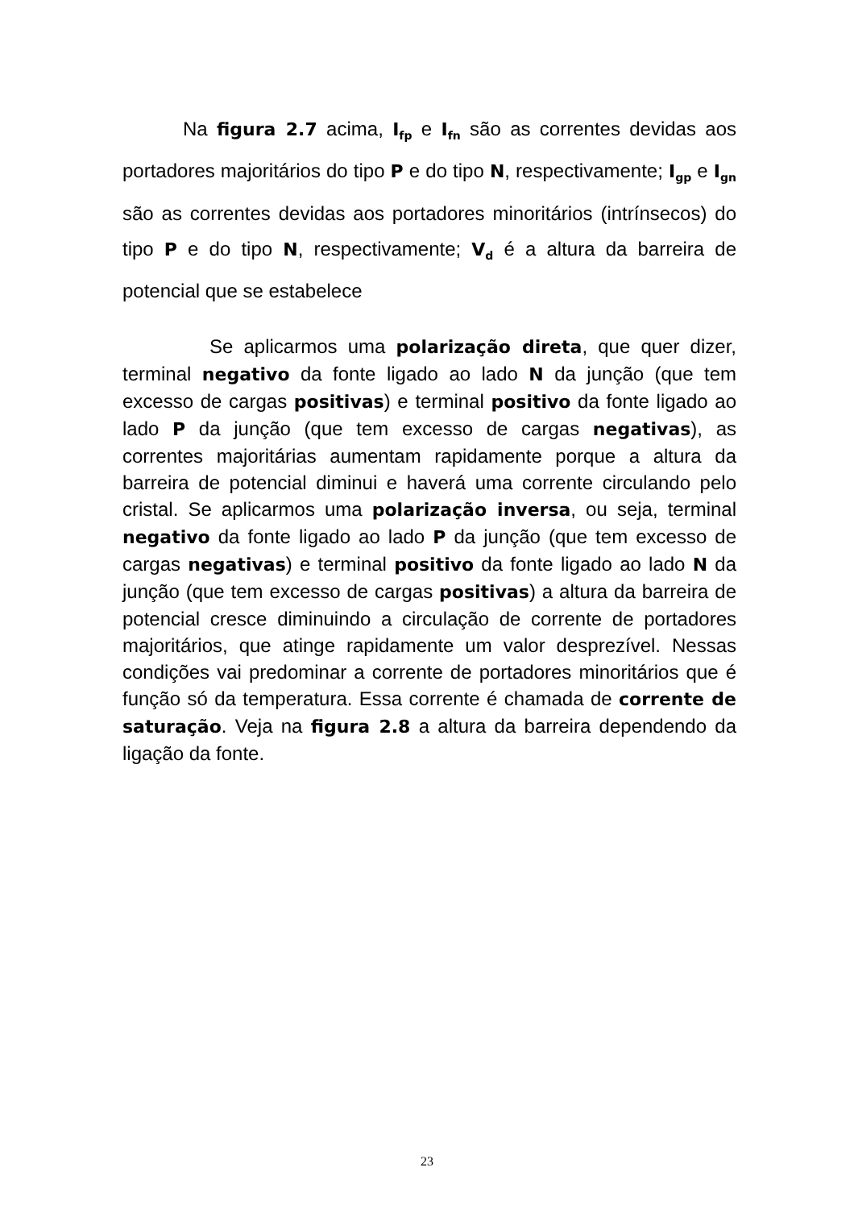Na figura 2.7 acima, I<sub>fp</sub> e I<sub>fn</sub> são as correntes devidas aos portadores majoritários do tipo P e do tipo N, respectivamente; I<sub>gp</sub> e I<sub>gn</sub> são as correntes devidas aos portadores minoritários (intrínsecos) do tipo P e do tipo N, respectivamente; V<sub>d</sub> é a altura da barreira de potencial que se estabelece
Se aplicarmos uma polarização direta, que quer dizer, terminal negativo da fonte ligado ao lado N da junção (que tem excesso de cargas positivas) e terminal positivo da fonte ligado ao lado P da junção (que tem excesso de cargas negativas), as correntes majoritárias aumentam rapidamente porque a altura da barreira de potencial diminui e haverá uma corrente circulando pelo cristal. Se aplicarmos uma polarização inversa, ou seja, terminal negativo da fonte ligado ao lado P da junção (que tem excesso de cargas negativas) e terminal positivo da fonte ligado ao lado N da junção (que tem excesso de cargas positivas) a altura da barreira de potencial cresce diminuindo a circulação de corrente de portadores majoritários, que atinge rapidamente um valor desprezível. Nessas condições vai predominar a corrente de portadores minoritários que é função só da temperatura. Essa corrente é chamada de corrente de saturação. Veja na figura 2.8 a altura da barreira dependendo da ligação da fonte.
23